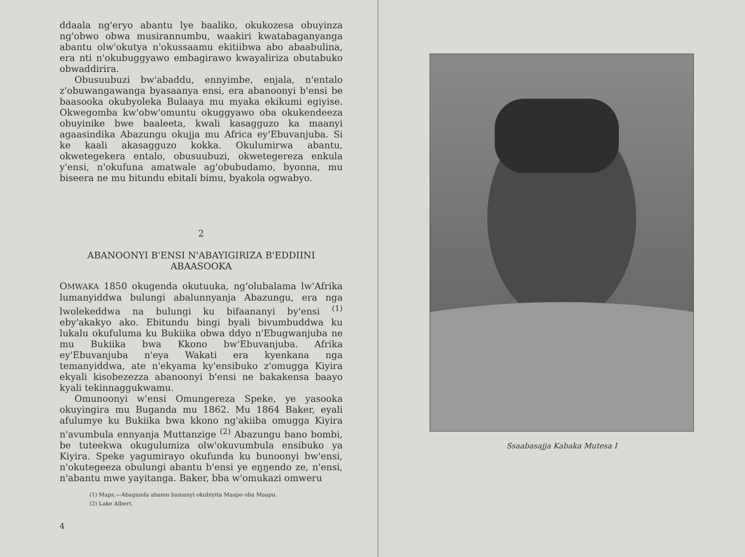ddaala ng'eryo abantu lye baaliko, okukozesa obuyinza ng'obwo obwa musirannumbu, waakiri kwatabaganyanga abantu olw'okutya n'okussaamu ekitiibwa abo abaabulina, era nti n'okubuggyawo embagirawo kwayaliriza obutabuko obwaddirira.
Obusuubuzi bw'abaddu, ennyimbe, enjala, n'entalo z'obuwangawanga byasaanya ensi, era abanoonyi b'ensi be baasooka okubyoleka Bulaaya mu myaka ekikumi egiyise. Okwegomba kw'obw'omuntu okuggyawo oba okukendeeza obuyinike bwe baaleeta, kwali kasagguzo ka maanyi agaasindika Abazungu okujja mu Africa ey'Ebuvanjuba. Si ke kaali akasagguzo kokka. Okulumirwa abantu, okwetegekera entalo, obusuubuzi, okwetegereza enkula y'ensi, n'okufuna amatwale ag'obubudamo, byonna, mu biseera ne mu bitundu ebitali bimu, byakola ogwabyo.
2
ABANOONYI B'ENSI N'ABAYIGIRIZA B'EDDIINI ABAASOOKA
OMWAKA 1850 okugenda okutuuka, ng'olubalama lw'Afrika lumanyiddwa bulungi abalunnyanja Abazungu, era nga lwolekeddwa na bulungi ku bifaananyi by'ensi <sup>(1)</sup> eby'akakyo ako. Ebitundu bingi byali bivumbuddwa ku lukalu okufuluma ku Bukiika obwa ddyo n'Ebugwanjuba ne mu Bukiika bwa Kkono bw'Ebuvanjuba. Afrika ey'Ebuvanjuba n'eya Wakati era kyenkana nga temanyiddwa, ate n'ekyama ky'ensibuko z'omugga Kiyira ekyali kisobezezza abanoonyi b'ensi ne bakakensa baayo kyali tekinnaggukwamu.
Omunoonyi w'ensi Omungereza Speke, ye yasooka okuyingira mu Buganda mu 1862. Mu 1864 Baker, eyali afulumye ku Bukiika bwa kkono ng'akiiba omugga Kiyira n'avumbula ennyanja Muttanzige <sup>(2)</sup> Abazungu bano bombi, be tuteekwa okugulumiza olw'okuvumbula ensibuko ya Kiyira. Speke yagumirayo okufunda ku bunoonyi bw'ensi, n'okutegeeza obulungi abantu b'ensi ye eŋŋendo ze, n'ensi, n'abantu mwe yayitanga. Baker, bba w'omukazi omweru
(1) Maps.—Abaganda abamu bamanyi okubiyita Maapo oba Maapu.
(2) Lake Albert.
4
Ssaabasajja Kabaka Mutesa I